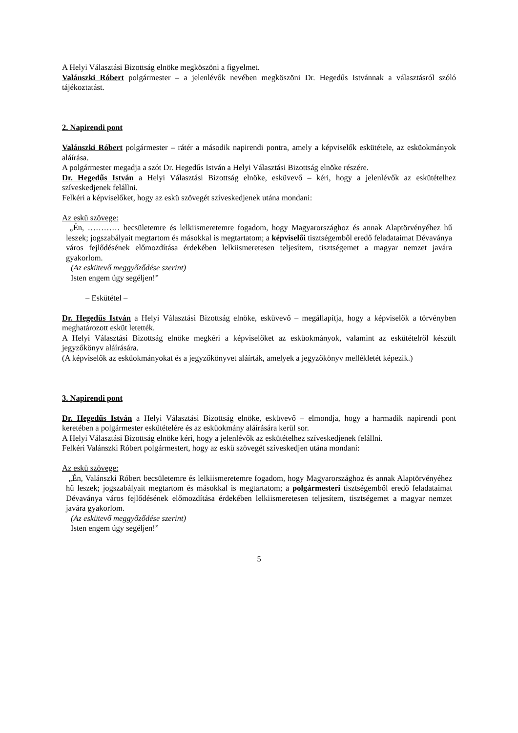A Helyi Választási Bizottság elnöke megköszöni a figyelmet.
Valánszki Róbert polgármester – a jelenlévők nevében megköszöni Dr. Hegedűs Istvánnak a választásról szóló tájékoztatást.
2. Napirendi pont
Valánszki Róbert polgármester – rátér a második napirendi pontra, amely a képviselők eskütétele, az esküokmányok aláírása.
A polgármester megadja a szót Dr. Hegedűs István a Helyi Választási Bizottság elnöke részére.
Dr. Hegedűs István a Helyi Választási Bizottság elnöke, esküvevő – kéri, hogy a jelenlévők az eskütételhez szíveskedjenek felállni.
Felkéri a képviselőket, hogy az eskü szövegét szíveskedjenek utána mondani:
Az eskü szövege:
„Én, ………… becsületemre és lelkiismeretemre fogadom, hogy Magyarországhoz és annak Alaptörvényéhez hű leszek; jogszabályait megtartom és másokkal is megtartatom; a képviselői tisztségemből eredő feladataimat Dévaványa város fejlődésének előmozdítása érdekében lelkiismeretesen teljesítem, tisztségemet a magyar nemzet javára gyakorlom.
(Az eskütevő meggyőződése szerint)
Isten engem úgy segéljen!”
– Eskütétel –
Dr. Hegedűs István a Helyi Választási Bizottság elnöke, esküvevő – megállapítja, hogy a képviselők a törvényben meghatározott esküt letették.
A Helyi Választási Bizottság elnöke megkéri a képviselőket az esküokmányok, valamint az eskütételről készült jegyzőkönyv aláírására.
(A képviselők az esküokmányokat és a jegyzőkönyvet aláírták, amelyek a jegyzőkönyv mellékletét képezik.)
3. Napirendi pont
Dr. Hegedűs István a Helyi Választási Bizottság elnöke, esküvevő – elmondja, hogy a harmadik napirendi pont keretében a polgármester eskütételére és az esküokmány aláírására kerül sor.
A Helyi Választási Bizottság elnöke kéri, hogy a jelenlévők az eskütételhez szíveskedjenek felállni.
Felkéri Valánszki Róbert polgármestert, hogy az eskü szövegét szíveskedjen utána mondani:
Az eskü szövege:
„Én, Valánszki Róbert becsületemre és lelkiismeretemre fogadom, hogy Magyarországhoz és annak Alaptörvényéhez hű leszek; jogszabályait megtartom és másokkal is megtartatom; a polgármesteri tisztségemből eredő feladataimat Dévaványa város fejlődésének előmozdítása érdekében lelkiismeretesen teljesítem, tisztségemet a magyar nemzet javára gyakorlom.
(Az eskütevő meggyőződése szerint)
Isten engem úgy segéljen!”
5